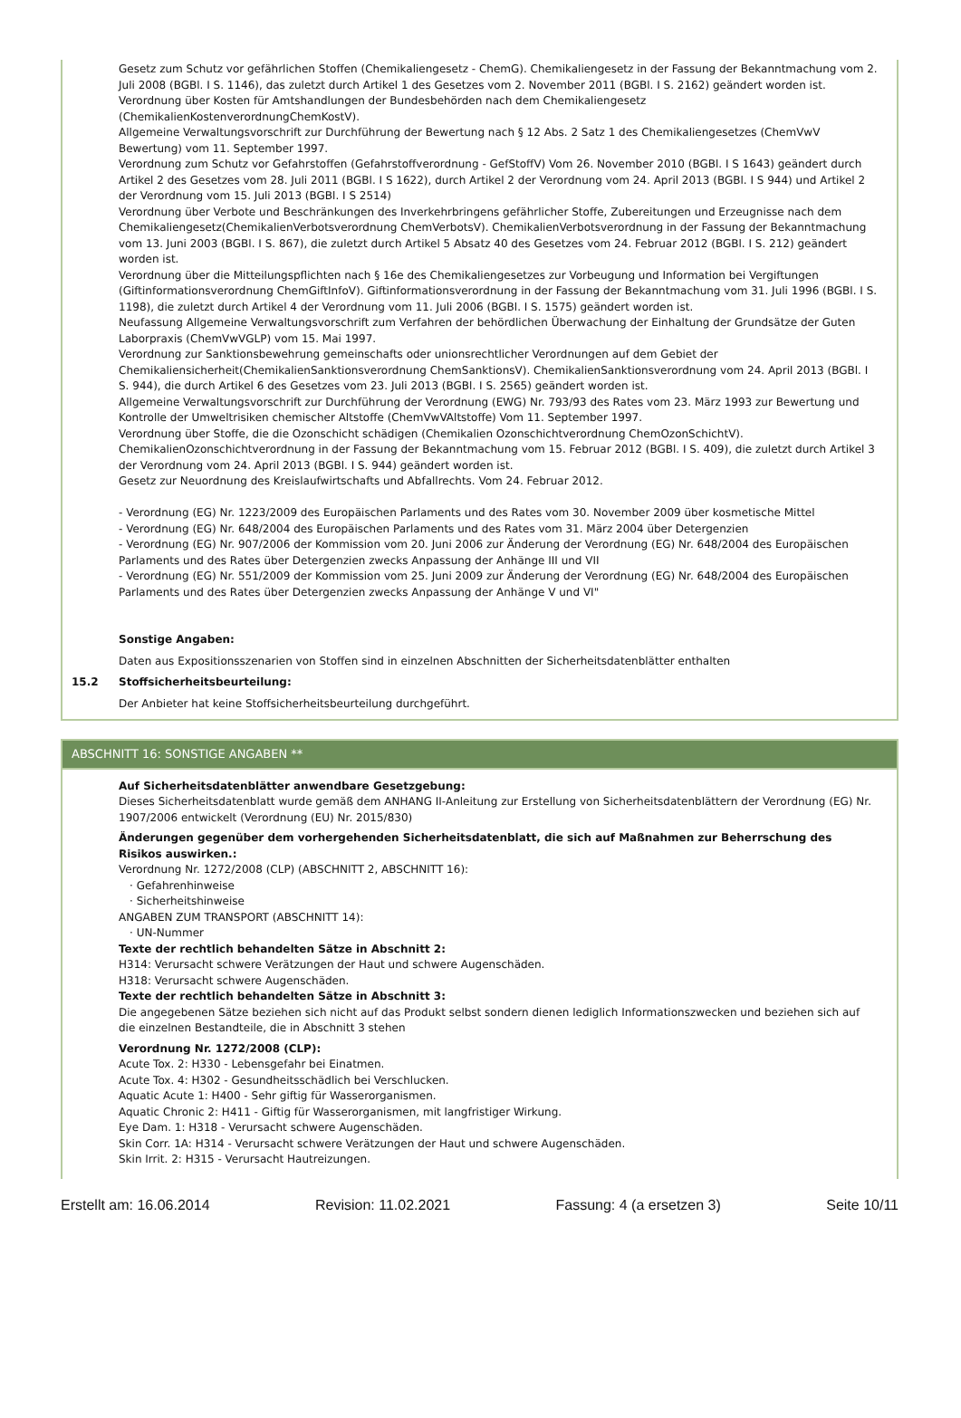Gesetz zum Schutz vor gefährlichen Stoffen (Chemikaliengesetz - ChemG). Chemikaliengesetz in der Fassung der Bekanntmachung vom 2. Juli 2008 (BGBl. I S. 1146), das zuletzt durch Artikel 1 des Gesetzes vom 2. November 2011 (BGBl. I S. 2162) geändert worden ist.
Verordnung über Kosten für Amtshandlungen der Bundesbehörden nach dem Chemikaliengesetz (ChemikalienKostenverordnungChemKostV).
Allgemeine Verwaltungsvorschrift zur Durchführung der Bewertung nach § 12 Abs. 2 Satz 1 des Chemikaliengesetzes (ChemVwV Bewertung) vom 11. September 1997.
Verordnung zum Schutz vor Gefahrstoffen (Gefahrstoffverordnung - GefStoffV) Vom 26. November 2010 (BGBl. I S 1643) geändert durch Artikel 2 des Gesetzes vom 28. Juli 2011 (BGBl. I S 1622), durch Artikel 2 der Verordnung vom 24. April 2013 (BGBl. I S 944) und Artikel 2 der Verordnung vom 15. Juli 2013 (BGBl. I S 2514)
Verordnung über Verbote und Beschränkungen des Inverkehrbringens gefährlicher Stoffe, Zubereitungen und Erzeugnisse nach dem Chemikaliengesetz(ChemikalienVerbotsverordnung ChemVerbotsV). ChemikalienVerbotsverordnung in der Fassung der Bekanntmachung vom 13. Juni 2003 (BGBl. I S. 867), die zuletzt durch Artikel 5 Absatz 40 des Gesetzes vom 24. Februar 2012 (BGBl. I S. 212) geändert worden ist.
Verordnung über die Mitteilungspflichten nach § 16e des Chemikaliengesetzes zur Vorbeugung und Information bei Vergiftungen (Giftinformationsverordnung ChemGiftInfoV). Giftinformationsverordnung in der Fassung der Bekanntmachung vom 31. Juli 1996 (BGBl. I S. 1198), die zuletzt durch Artikel 4 der Verordnung vom 11. Juli 2006 (BGBl. I S. 1575) geändert worden ist.
Neufassung Allgemeine Verwaltungsvorschrift zum Verfahren der behördlichen Überwachung der Einhaltung der Grundsätze der Guten Laborpraxis (ChemVwVGLP) vom 15. Mai 1997.
Verordnung zur Sanktionsbewehrung gemeinschafts oder unionsrechtlicher Verordnungen auf dem Gebiet der Chemikaliensicherheit(ChemikalienSanktionsverordnung ChemSanktionsV). ChemikalienSanktionsverordnung vom 24. April 2013 (BGBl. I S. 944), die durch Artikel 6 des Gesetzes vom 23. Juli 2013 (BGBl. I S. 2565) geändert worden ist.
Allgemeine Verwaltungsvorschrift zur Durchführung der Verordnung (EWG) Nr. 793/93 des Rates vom 23. März 1993 zur Bewertung und Kontrolle der Umweltrisiken chemischer Altstoffe (ChemVwVAltstoffe) Vom 11. September 1997.
Verordnung über Stoffe, die die Ozonschicht schädigen (Chemikalien Ozonschichtverordnung ChemOzonSchichtV). ChemikalienOzonschichtverordnung in der Fassung der Bekanntmachung vom 15. Februar 2012 (BGBl. I S. 409), die zuletzt durch Artikel 3 der Verordnung vom 24. April 2013 (BGBl. I S. 944) geändert worden ist.
Gesetz zur Neuordnung des Kreislaufwirtschafts und Abfallrechts. Vom 24. Februar 2012.
- Verordnung (EG) Nr. 1223/2009 des Europäischen Parlaments und des Rates vom 30. November 2009 über kosmetische Mittel
- Verordnung (EG) Nr. 648/2004 des Europäischen Parlaments und des Rates vom 31. März 2004 über Detergenzien
- Verordnung (EG) Nr. 907/2006 der Kommission vom 20. Juni 2006 zur Änderung der Verordnung (EG) Nr. 648/2004 des Europäischen Parlaments und des Rates über Detergenzien zwecks Anpassung der Anhänge III und VII
- Verordnung (EG) Nr. 551/2009 der Kommission vom 25. Juni 2009 zur Änderung der Verordnung (EG) Nr. 648/2004 des Europäischen Parlaments und des Rates über Detergenzien zwecks Anpassung der Anhänge V und VI"
Sonstige Angaben:
Daten aus Expositionsszenarien von Stoffen sind in einzelnen Abschnitten der Sicherheitsdatenblätter enthalten
15.2 Stoffsicherheitsbeurteilung:
Der Anbieter hat keine Stoffsicherheitsbeurteilung durchgeführt.
ABSCHNITT 16: SONSTIGE ANGABEN **
Auf Sicherheitsdatenblätter anwendbare Gesetzgebung:
Dieses Sicherheitsdatenblatt wurde gemäß dem ANHANG II-Anleitung zur Erstellung von Sicherheitsdatenblättern der Verordnung (EG) Nr. 1907/2006 entwickelt (Verordnung (EU) Nr. 2015/830)
Änderungen gegenüber dem vorhergehenden Sicherheitsdatenblatt, die sich auf Maßnahmen zur Beherrschung des Risikos auswirken.:
Verordnung Nr. 1272/2008 (CLP) (ABSCHNITT 2, ABSCHNITT 16):
· Gefahrenhinweise
· Sicherheitshinweise
ANGABEN ZUM TRANSPORT (ABSCHNITT 14):
· UN-Nummer
Texte der rechtlich behandelten Sätze in Abschnitt 2:
H314: Verursacht schwere Verätzungen der Haut und schwere Augenschäden.
H318: Verursacht schwere Augenschäden.
Texte der rechtlich behandelten Sätze in Abschnitt 3:
Die angegebenen Sätze beziehen sich nicht auf das Produkt selbst sondern dienen lediglich Informationszwecken und beziehen sich auf die einzelnen Bestandteile, die in Abschnitt 3 stehen
Verordnung Nr. 1272/2008 (CLP):
Acute Tox. 2: H330 - Lebensgefahr bei Einatmen.
Acute Tox. 4: H302 - Gesundheitsschädlich bei Verschlucken.
Aquatic Acute 1: H400 - Sehr giftig für Wasserorganismen.
Aquatic Chronic 2: H411 - Giftig für Wasserorganismen, mit langfristiger Wirkung.
Eye Dam. 1: H318 - Verursacht schwere Augenschäden.
Skin Corr. 1A: H314 - Verursacht schwere Verätzungen der Haut und schwere Augenschäden.
Skin Irrit. 2: H315 - Verursacht Hautreizungen.
Erstellt am: 16.06.2014 Revision: 11.02.2021 Fassung: 4 (a ersetzen 3) Seite 10/11